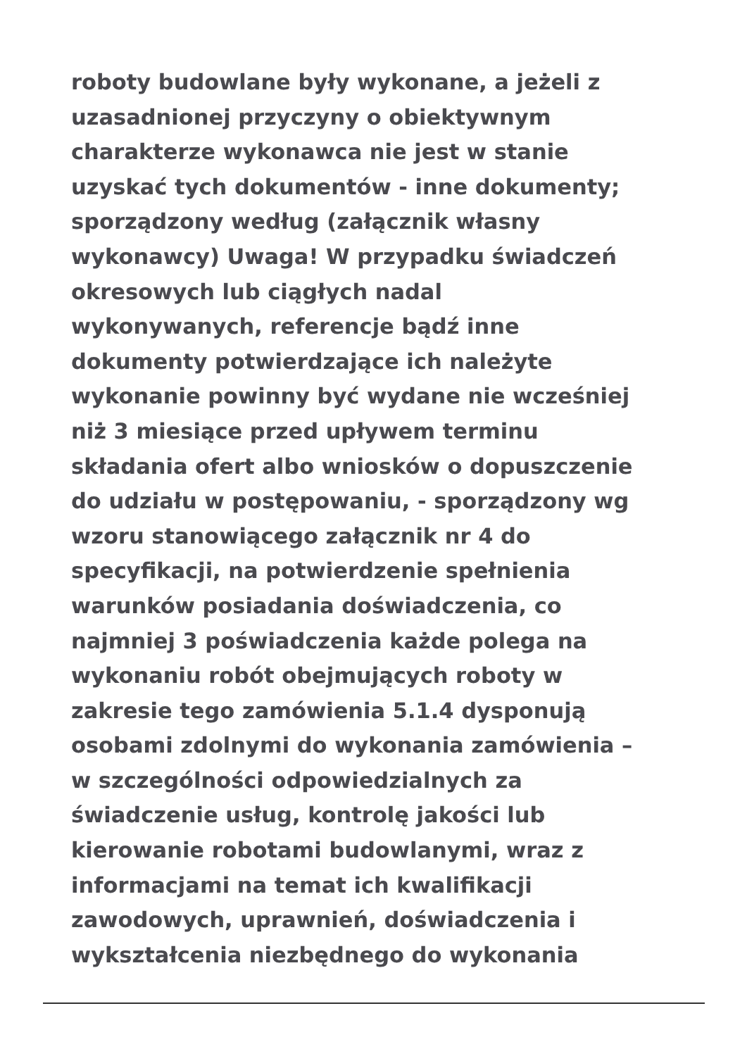roboty budowlane były wykonane, a jeżeli z
uzasadnionej przyczyny o obiektywnym
charakterze wykonawca nie jest w stanie
uzyskać tych dokumentów - inne dokumenty;
sporządzony według (załącznik własny
wykonawcy) Uwaga! W przypadku świadczeń
okresowych lub ciągłych nadal
wykonywanych, referencje bądź inne
dokumenty potwierdzające ich należyte
wykonanie powinny być wydane nie wcześniej
niż 3 miesiące przed upływem terminu
składania ofert albo wniosków o dopuszczenie
do udziału w postępowaniu, - sporządzony wg
wzoru stanowiącego załącznik nr 4 do
specyfikacji, na potwierdzenie spełnienia
warunków posiadania doświadczenia, co
najmniej 3 poświadczenia każde polega na
wykonaniu robót obejmujących roboty w
zakresie tego zamówienia 5.1.4 dysponują
osobami zdolnymi do wykonania zamówienia –
w szczególności odpowiedzialnych za
świadczenie usług, kontrolę jakości lub
kierowanie robotami budowlanymi, wraz z
informacjami na temat ich kwalifikacji
zawodowych, uprawnień, doświadczenia i
wykształcenia niezbędnego do wykonania